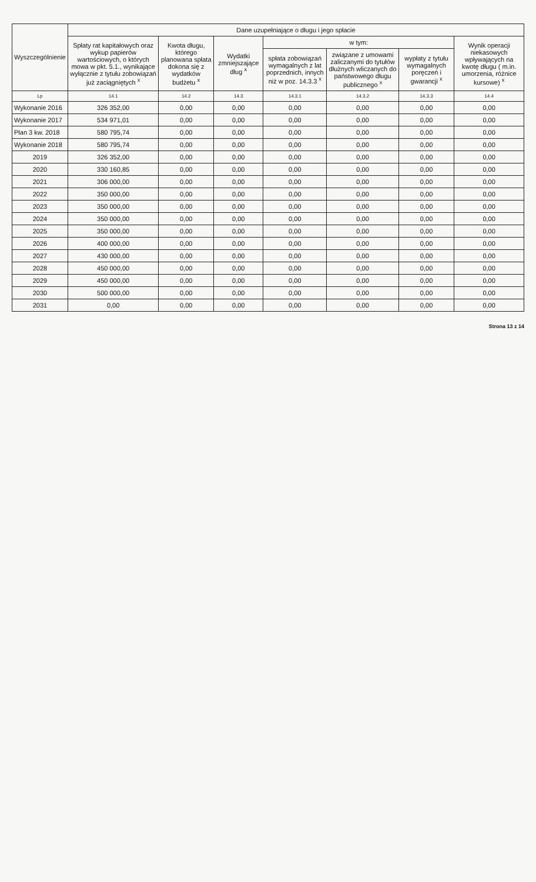| Wyszczególnienie | Dane uzupełniające o długu i jego spłacie | | | | | | |
| --- | --- | --- | --- | --- | --- | --- | --- |
| | Spłaty rat kapitałowych oraz wykup papierów wartościowych, o których mowa w pkt. 5.1., wynikające wyłącznie z tytułu zobowiązań już zaciągniętych <sup>x</sup> | Kwota długu, którego planowana spłata dokona się z wydatków budżetu <sup>x</sup> | Wydatki zmniejszające dług <sup>x</sup> | w tym: | | | Wynik operacji niekasowych wpływających na kwotę długu ( m.in. umorzenia, różnice kursowe) <sup>x</sup> |
| | | | | spłata zobowiązań wymagalnych z lat poprzednich, innych niż w poz. 14.3.3 <sup>x</sup> | związane z umowami zaliczanymi do tytułów dłużnych wliczanych do państwowego długu publicznego <sup>x</sup> | wypłaty z tytułu wymagalnych poręczeń i gwarancji <sup>x</sup> | |
| Lp | 14.1 | 14.2 | 14.3 | 14.3.1 | 14.3.2 | 14.3.3 | 14.4 |
| Wykonanie 2016 | 326 352,00 | 0,00 | 0,00 | 0,00 | 0,00 | 0,00 | 0,00 |
| Wykonanie 2017 | 534 971,01 | 0,00 | 0,00 | 0,00 | 0,00 | 0,00 | 0,00 |
| Plan 3 kw. 2018 | 580 795,74 | 0,00 | 0,00 | 0,00 | 0,00 | 0,00 | 0,00 |
| Wykonanie 2018 | 580 795,74 | 0,00 | 0,00 | 0,00 | 0,00 | 0,00 | 0,00 |
| 2019 | 326 352,00 | 0,00 | 0,00 | 0,00 | 0,00 | 0,00 | 0,00 |
| 2020 | 330 160,85 | 0,00 | 0,00 | 0,00 | 0,00 | 0,00 | 0,00 |
| 2021 | 306 000,00 | 0,00 | 0,00 | 0,00 | 0,00 | 0,00 | 0,00 |
| 2022 | 350 000,00 | 0,00 | 0,00 | 0,00 | 0,00 | 0,00 | 0,00 |
| 2023 | 350 000,00 | 0,00 | 0,00 | 0,00 | 0,00 | 0,00 | 0,00 |
| 2024 | 350 000,00 | 0,00 | 0,00 | 0,00 | 0,00 | 0,00 | 0,00 |
| 2025 | 350 000,00 | 0,00 | 0,00 | 0,00 | 0,00 | 0,00 | 0,00 |
| 2026 | 400 000,00 | 0,00 | 0,00 | 0,00 | 0,00 | 0,00 | 0,00 |
| 2027 | 430 000,00 | 0,00 | 0,00 | 0,00 | 0,00 | 0,00 | 0,00 |
| 2028 | 450 000,00 | 0,00 | 0,00 | 0,00 | 0,00 | 0,00 | 0,00 |
| 2029 | 450 000,00 | 0,00 | 0,00 | 0,00 | 0,00 | 0,00 | 0,00 |
| 2030 | 500 000,00 | 0,00 | 0,00 | 0,00 | 0,00 | 0,00 | 0,00 |
| 2031 | 0,00 | 0,00 | 0,00 | 0,00 | 0,00 | 0,00 | 0,00 |
Strona 13 z 14